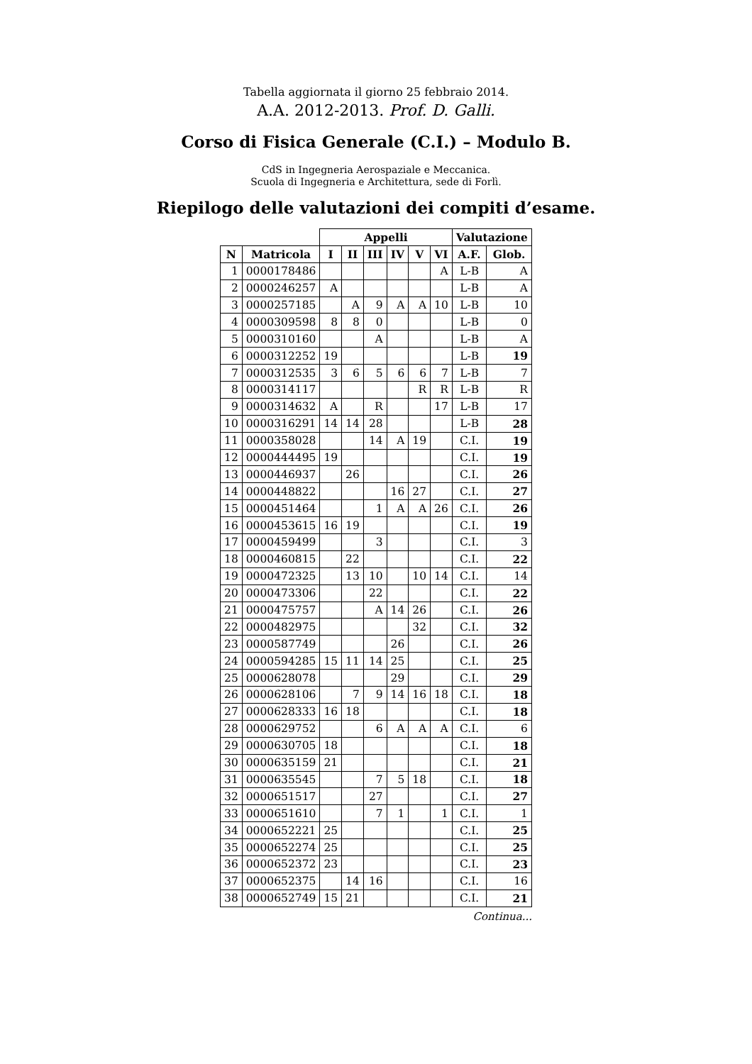Tabella aggiornata il giorno 25 febbraio 2014.
A.A. 2012-2013. Prof. D. Galli.
Corso di Fisica Generale (C.I.) – Modulo B.
CdS in Ingegneria Aerospaziale e Meccanica.
Scuola di Ingegneria e Architettura, sede di Forlì.
Riepilogo delle valutazioni dei compiti d’esame.
| | | Appelli | | | | | | Valutazione | |
| --- | --- | --- | --- | --- | --- | --- | --- | --- | --- |
| N | Matricola | I | II | III | IV | V | VI | A.F. | Glob. |
| 1 | 0000178486 | | | | | | A | L-B | A |
| 2 | 0000246257 | A | | | | | | L-B | A |
| 3 | 0000257185 | | A | 9 | A | A | 10 | L-B | 10 |
| 4 | 0000309598 | 8 | 8 | 0 | | | | L-B | 0 |
| 5 | 0000310160 | | | A | | | | L-B | A |
| 6 | 0000312252 | 19 | | | | | | L-B | 19 |
| 7 | 0000312535 | 3 | 6 | 5 | 6 | 6 | 7 | L-B | 7 |
| 8 | 0000314117 | | | | | R | R | L-B | R |
| 9 | 0000314632 | A | | R | | | 17 | L-B | 17 |
| 10 | 0000316291 | 14 | 14 | 28 | | | | L-B | 28 |
| 11 | 0000358028 | | | 14 | A | 19 | | C.I. | 19 |
| 12 | 0000444495 | 19 | | | | | | C.I. | 19 |
| 13 | 0000446937 | | 26 | | | | | C.I. | 26 |
| 14 | 0000448822 | | | | 16 | 27 | | C.I. | 27 |
| 15 | 0000451464 | | | 1 | A | A | 26 | C.I. | 26 |
| 16 | 0000453615 | 16 | 19 | | | | | C.I. | 19 |
| 17 | 0000459499 | | | 3 | | | | C.I. | 3 |
| 18 | 0000460815 | | 22 | | | | | C.I. | 22 |
| 19 | 0000472325 | | 13 | 10 | | 10 | 14 | C.I. | 14 |
| 20 | 0000473306 | | | 22 | | | | C.I. | 22 |
| 21 | 0000475757 | | | A | 14 | 26 | | C.I. | 26 |
| 22 | 0000482975 | | | | | 32 | | C.I. | 32 |
| 23 | 0000587749 | | | | 26 | | | C.I. | 26 |
| 24 | 0000594285 | 15 | 11 | 14 | 25 | | | C.I. | 25 |
| 25 | 0000628078 | | | | 29 | | | C.I. | 29 |
| 26 | 0000628106 | | 7 | 9 | 14 | 16 | 18 | C.I. | 18 |
| 27 | 0000628333 | 16 | 18 | | | | | C.I. | 18 |
| 28 | 0000629752 | | | 6 | A | A | A | C.I. | 6 |
| 29 | 0000630705 | 18 | | | | | | C.I. | 18 |
| 30 | 0000635159 | 21 | | | | | | C.I. | 21 |
| 31 | 0000635545 | | | 7 | 5 | 18 | | C.I. | 18 |
| 32 | 0000651517 | | | 27 | | | | C.I. | 27 |
| 33 | 0000651610 | | | 7 | 1 | | 1 | C.I. | 1 |
| 34 | 0000652221 | 25 | | | | | | C.I. | 25 |
| 35 | 0000652274 | 25 | | | | | | C.I. | 25 |
| 36 | 0000652372 | 23 | | | | | | C.I. | 23 |
| 37 | 0000652375 | | 14 | 16 | | | | C.I. | 16 |
| 38 | 0000652749 | 15 | 21 | | | | | C.I. | 21 |
Continua...